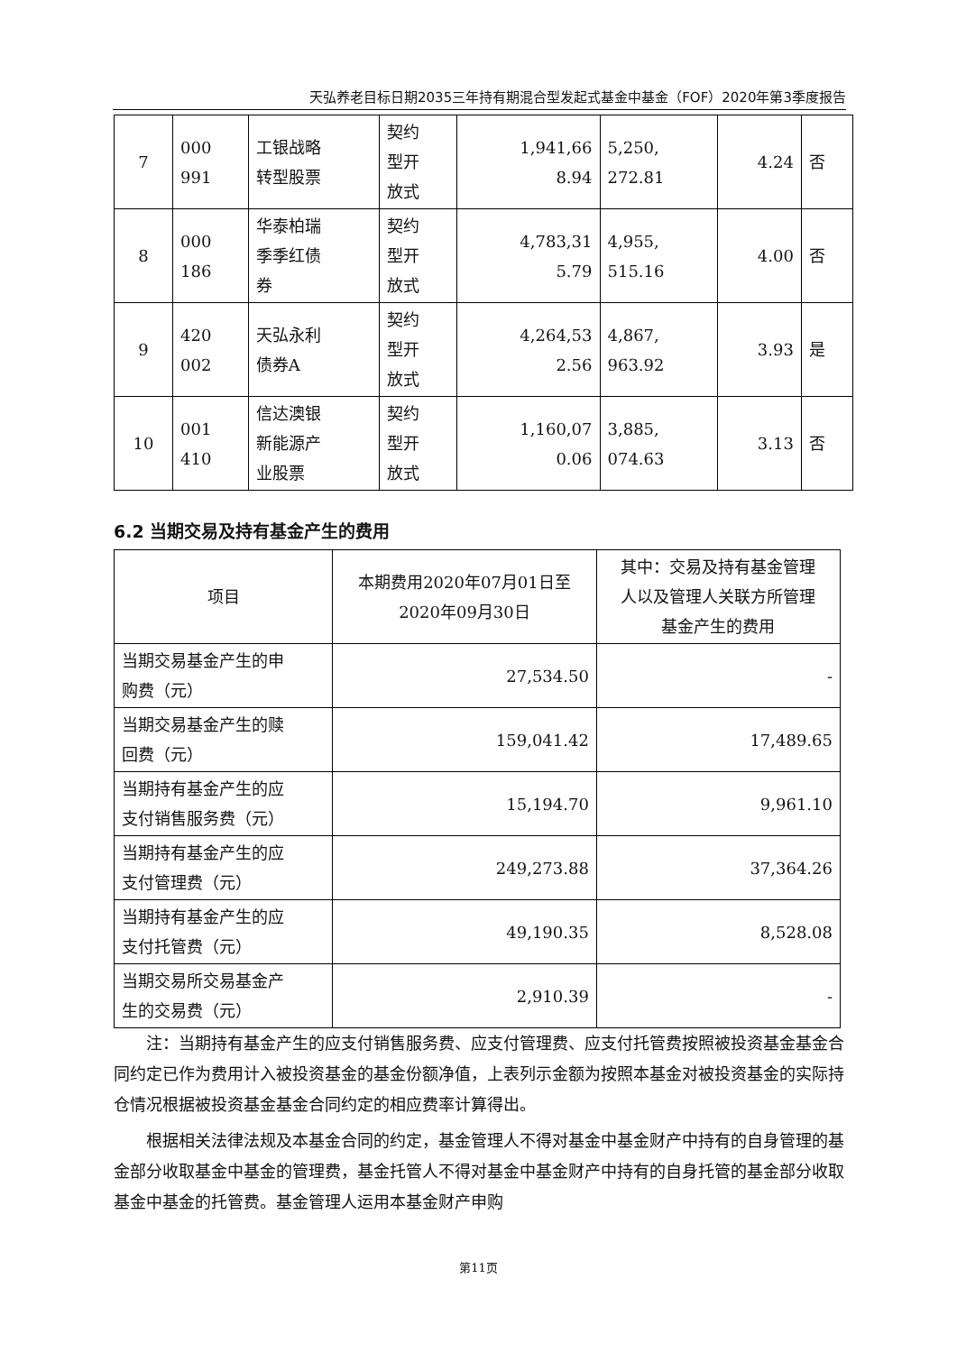天弘养老目标日期2035三年持有期混合型发起式基金中基金（FOF）2020年第3季度报告
| 7 | 000 991 | 工银战略 转型股票 | 契约 型开 放式 | 1,941,66 8.94 | 5,250, 272.81 | 4.24 | 否 |
| 8 | 000 186 | 华泰柏瑞 季季红债 券 | 契约 型开 放式 | 4,783,31 5.79 | 4,955, 515.16 | 4.00 | 否 |
| 9 | 420 002 | 天弘永利 债券A | 契约 型开 放式 | 4,264,53 2.56 | 4,867, 963.92 | 3.93 | 是 |
| 10 | 001 410 | 信达澳银 新能源产 业股票 | 契约 型开 放式 | 1,160,07 0.06 | 3,885, 074.63 | 3.13 | 否 |
6.2 当期交易及持有基金产生的费用
| 项目 | 本期费用2020年07月01日至 2020年09月30日 | 其中：交易及持有基金管理 人以及管理人关联方所管理 基金产生的费用 |
| --- | --- | --- |
| 当期交易基金产生的申 购费（元） | 27,534.50 | - |
| 当期交易基金产生的赎 回费（元） | 159,041.42 | 17,489.65 |
| 当期持有基金产生的应 支付销售服务费（元） | 15,194.70 | 9,961.10 |
| 当期持有基金产生的应 支付管理费（元） | 249,273.88 | 37,364.26 |
| 当期持有基金产生的应 支付托管费（元） | 49,190.35 | 8,528.08 |
| 当期交易所交易基金产 生的交易费（元） | 2,910.39 | - |
注：当期持有基金产生的应支付销售服务费、应支付管理费、应支付托管费按照被投资基金基金合同约定已作为费用计入被投资基金的基金份额净值，上表列示金额为按照本基金对被投资基金的实际持仓情况根据被投资基金基金合同约定的相应费率计算得出。
根据相关法律法规及本基金合同的约定，基金管理人不得对基金中基金财产中持有的自身管理的基金部分收取基金中基金的管理费，基金托管人不得对基金中基金财产中持有的自身托管的基金部分收取基金中基金的托管费。基金管理人运用本基金财产申购
第11页